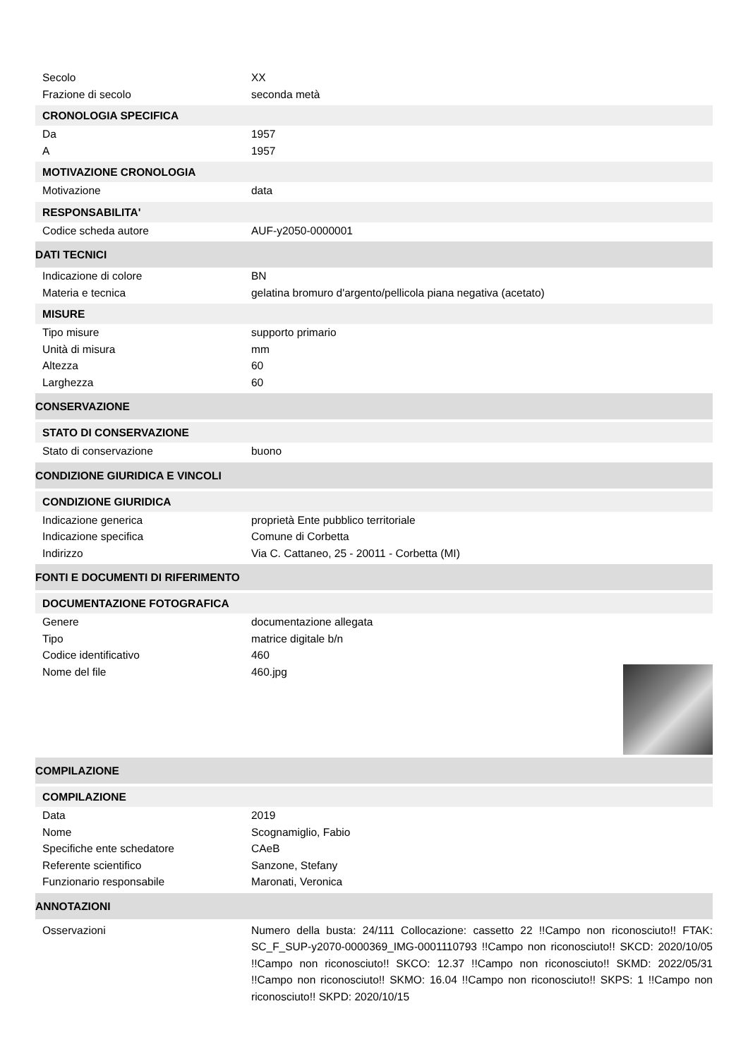Secolo XX
Frazione di secolo seconda metà
CRONOLOGIA SPECIFICA
Da 1957
A 1957
MOTIVAZIONE CRONOLOGIA
Motivazione data
RESPONSABILITA'
Codice scheda autore AUF-y2050-0000001
DATI TECNICI
Indicazione di colore BN
Materia e tecnica gelatina bromuro d'argento/pellicola piana negativa (acetato)
MISURE
Tipo misure supporto primario
Unità di misura mm
Altezza 60
Larghezza 60
CONSERVAZIONE
STATO DI CONSERVAZIONE
Stato di conservazione buono
CONDIZIONE GIURIDICA E VINCOLI
CONDIZIONE GIURIDICA
Indicazione generica proprietà Ente pubblico territoriale
Indicazione specifica Comune di Corbetta
Indirizzo Via C. Cattaneo, 25 - 20011 - Corbetta (MI)
FONTI E DOCUMENTI DI RIFERIMENTO
DOCUMENTAZIONE FOTOGRAFICA
Genere documentazione allegata
Tipo matrice digitale b/n
Codice identificativo 460
Nome del file 460.jpg
COMPILAZIONE
COMPILAZIONE
Data 2019
Nome Scognamiglio, Fabio
Specifiche ente schedatore CAeB
Referente scientifico Sanzone, Stefany
Funzionario responsabile Maronati, Veronica
ANNOTAZIONI
Osservazioni Numero della busta: 24/111 Collocazione: cassetto 22 !!Campo non riconosciuto!! FTAK: SC_F_SUP-y2070-0000369_IMG-0001110793 !!Campo non riconosciuto!! SKCD: 2020/10/05 !!Campo non riconosciuto!! SKCO: 12.37 !!Campo non riconosciuto!! SKMD: 2022/05/31 !!Campo non riconosciuto!! SKMO: 16.04 !!Campo non riconosciuto!! SKPS: 1 !!Campo non riconosciuto!! SKPD: 2020/10/15